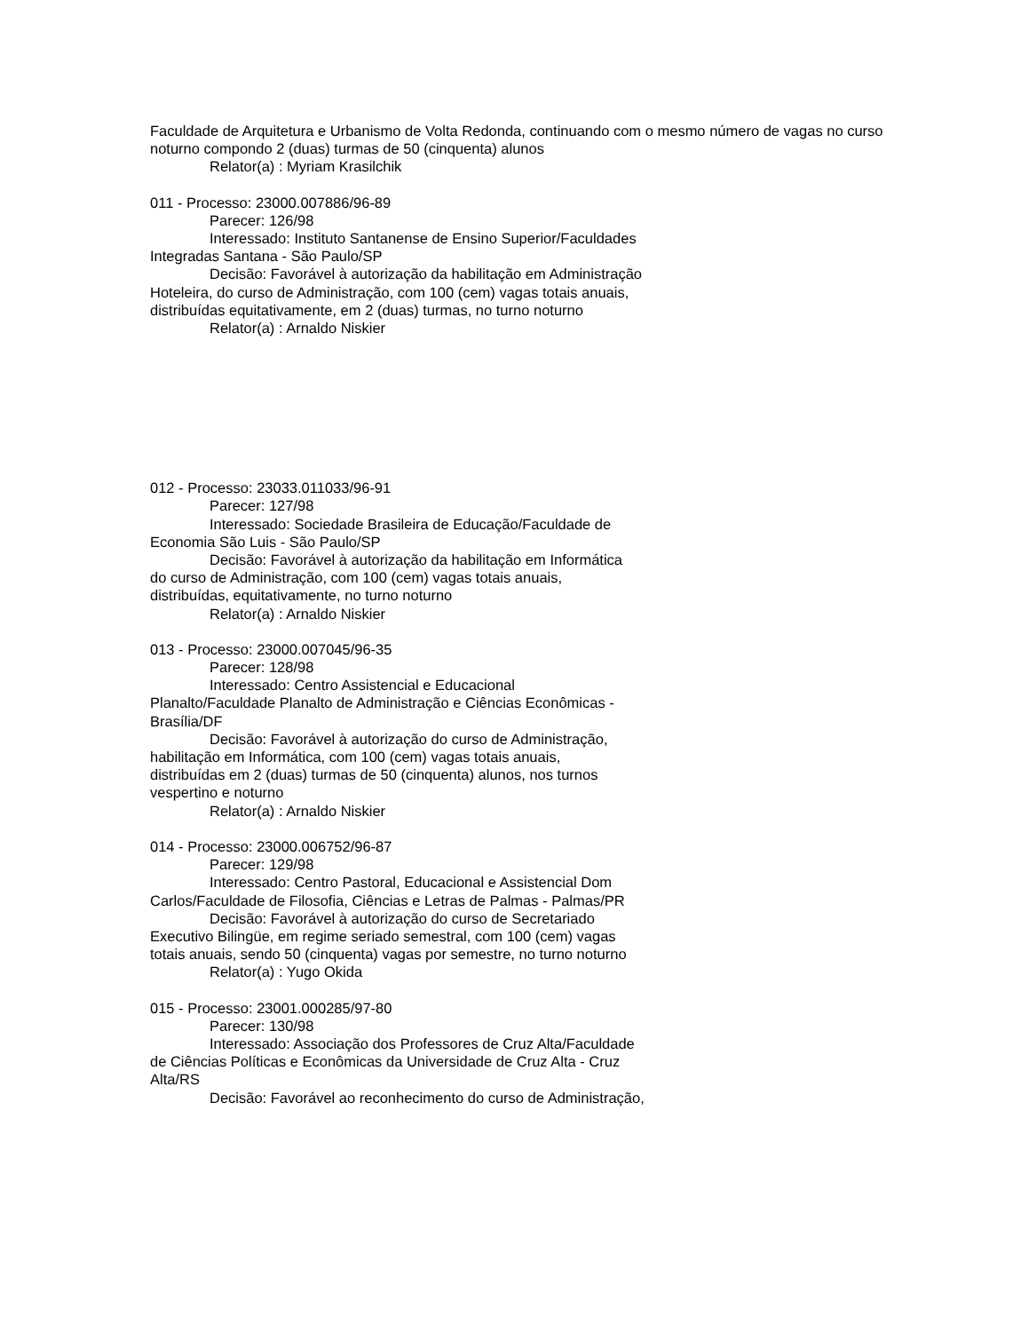Faculdade de Arquitetura e Urbanismo de Volta Redonda, continuando com o mesmo número de vagas no curso noturno compondo 2 (duas) turmas de 50 (cinquenta) alunos
Relator(a) : Myriam Krasilchik
011 - Processo: 23000.007886/96-89
Parecer: 126/98
Interessado: Instituto Santanense de Ensino Superior/Faculdades
Integradas Santana - São Paulo/SP
Decisão: Favorável à autorização da habilitação em Administração
Hoteleira, do curso de Administração, com 100 (cem) vagas totais anuais,
distribuídas equitativamente, em 2 (duas) turmas, no turno noturno
Relator(a) : Arnaldo Niskier
012 - Processo: 23033.011033/96-91
Parecer: 127/98
Interessado: Sociedade Brasileira de Educação/Faculdade de
Economia São Luis - São Paulo/SP
Decisão: Favorável à autorização da habilitação em Informática
do curso de Administração, com 100 (cem) vagas totais anuais,
distribuídas, equitativamente, no turno noturno
Relator(a) : Arnaldo Niskier
013 - Processo: 23000.007045/96-35
Parecer: 128/98
Interessado: Centro Assistencial e Educacional
Planalto/Faculdade Planalto de Administração e Ciências Econômicas -
Brasília/DF
Decisão: Favorável à autorização do curso de Administração,
habilitação em Informática, com 100 (cem) vagas totais anuais,
distribuídas em 2 (duas) turmas de 50 (cinquenta) alunos, nos turnos
vespertino e noturno
Relator(a) : Arnaldo Niskier
014 - Processo: 23000.006752/96-87
Parecer: 129/98
Interessado: Centro Pastoral, Educacional e Assistencial Dom
Carlos/Faculdade de Filosofia, Ciências e Letras de Palmas - Palmas/PR
Decisão: Favorável à autorização do curso de Secretariado
Executivo Bilingüe, em regime seriado semestral, com 100 (cem) vagas
totais anuais, sendo 50 (cinquenta) vagas por semestre, no turno noturno
Relator(a) : Yugo Okida
015 - Processo: 23001.000285/97-80
Parecer: 130/98
Interessado: Associação dos Professores de Cruz Alta/Faculdade
de Ciências Políticas e Econômicas da Universidade de Cruz Alta - Cruz
Alta/RS
Decisão: Favorável ao reconhecimento do curso de Administração,